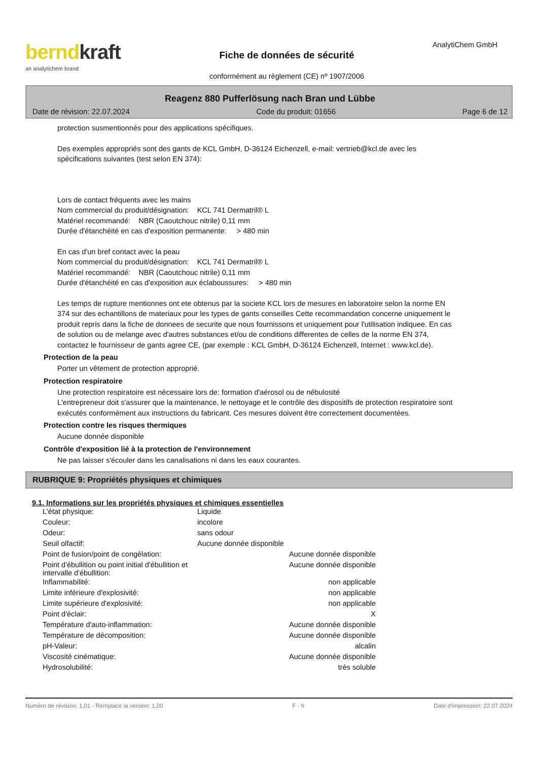berndkraft
an analytichem brand
Fiche de données de sécurité
conformément au règlement (CE) nº 1907/2006
AnalytiChem GmbH
Reagenz 880 Pufferlösung nach Bran und Lübbe
Date de révision: 22.07.2024 Code du produit: 01656 Page 6 de 12
protection susmentionnés pour des applications spécifiques.
Des exemples appropriés sont des gants de KCL GmbH, D-36124 Eichenzell, e-mail: vertrieb@kcl.de avec les spécifications suivantes (test selon EN 374):
Lors de contact fréquents avec les mains
Nom commercial du produit/désignation: KCL 741 Dermatril® L
Matériel recommandé: NBR (Caoutchouc nitrile) 0,11 mm
Durée d'étanchéité en cas d'exposition permanente: > 480 min
En cas d'un bref contact avec la peau
Nom commercial du produit/désignation: KCL 741 Dermatril® L
Matériel recommandé: NBR (Caoutchouc nitrile) 0,11 mm
Durée d'étanchéité en cas d'exposition aux éclaboussures: > 480 min
Les temps de rupture mentionnes ont ete obtenus par la societe KCL lors de mesures en laboratoire selon la norme EN 374 sur des echantillons de materiaux pour les types de gants conseilles Cette recommandation concerne uniquement le produit repris dans la fiche de donnees de securite que nous fournissons et uniquement pour l'utilisation indiquee. En cas de solution ou de melange avec d'autres substances et/ou de conditions differentes de celles de la norme EN 374, contactez le fournisseur de gants agree CE, (par exemple : KCL GmbH, D-36124 Eichenzell, Internet : www.kcl.de).
Protection de la peau
Porter un vêtement de protection approprié.
Protection respiratoire
Une protection respiratoire est nécessaire lors de: formation d'aérosol ou de nébulosité
L'entrepreneur doit s'assurer que la maintenance, le nettoyage et le contrôle des dispositifs de protection respiratoire sont exécutés conformément aux instructions du fabricant. Ces mesures doivent être correctement documentées.
Protection contre les risques thermiques
Aucune donnée disponible
Contrôle d'exposition lié à la protection de l'environnement
Ne pas laisser s'écouler dans les canalisations ni dans les eaux courantes.
RUBRIQUE 9: Propriétés physiques et chimiques
9.1. Informations sur les propriétés physiques et chimiques essentielles
| L'état physique: | Liquide | |
| Couleur: | incolore | |
| Odeur: | sans odour | |
| Seuil olfactif: | Aucune donnée disponible | |
| Point de fusion/point de congélation: | | Aucune donnée disponible |
| Point d'ébullition ou point initial d'ébullition et intervalle d'ébullition: | | Aucune donnée disponible |
| Inflammabilité: | | non applicable |
| Limite inférieure d'explosivité: | | non applicable |
| Limite supérieure d'explosivité: | | non applicable |
| Point d'éclair: | | X |
| Température d'auto-inflammation: | | Aucune donnée disponible |
| Température de décomposition: | | Aucune donnée disponible |
| pH-Valeur: | | alcalin |
| Viscosité cinématique: | | Aucune donnée disponible |
| Hydrosolubilité: | | très soluble |
Numéro de révision: 1,01 - Remplace la version: 1,00 F - fr Date d'impression: 22.07.2024